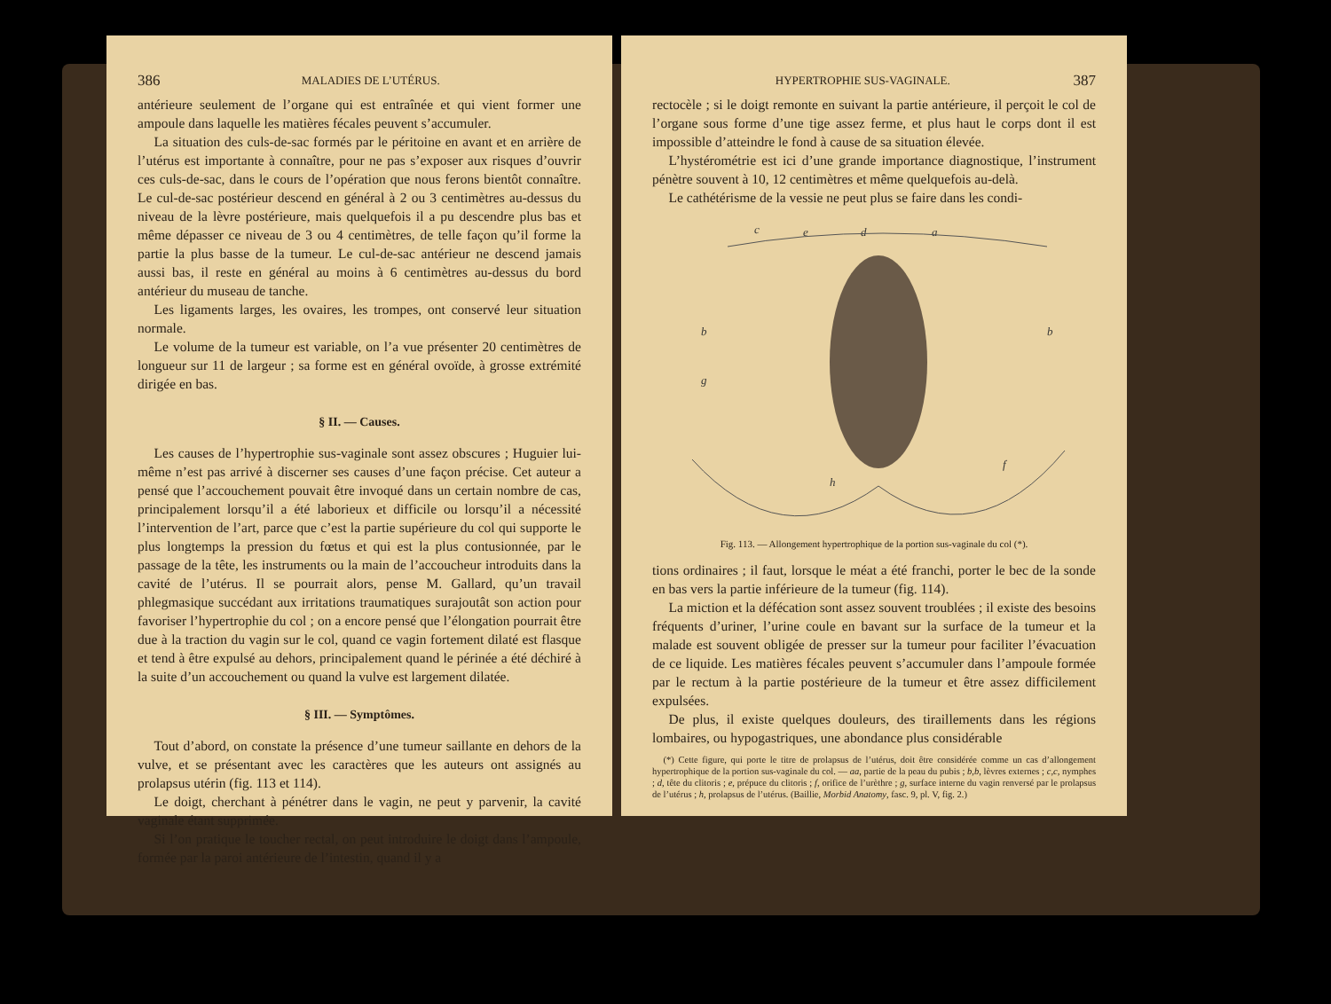386 MALADIES DE L’UTÉRUS.
antérieure seulement de l’organe qui est entraînée et qui vient former une ampoule dans laquelle les matières fécales peuvent s’accumuler.
La situation des culs-de-sac formés par le péritoine en avant et en arrière de l’utérus est importante à connaître, pour ne pas s’exposer aux risques d’ouvrir ces culs-de-sac, dans le cours de l’opération que nous ferons bientôt connaître. Le cul-de-sac postérieur descend en général à 2 ou 3 centimètres au-dessus du niveau de la lèvre postérieure, mais quelquefois il a pu descendre plus bas et même dépasser ce niveau de 3 ou 4 centimètres, de telle façon qu’il forme la partie la plus basse de la tumeur. Le cul-de-sac antérieur ne descend jamais aussi bas, il reste en général au moins à 6 centimètres au-dessus du bord antérieur du museau de tanche.
Les ligaments larges, les ovaires, les trompes, ont conservé leur situation normale.
Le volume de la tumeur est variable, on l’a vue présenter 20 centimètres de longueur sur 11 de largeur ; sa forme est en général ovoïde, à grosse extrémité dirigée en bas.
§ II. — Causes.
Les causes de l’hypertrophie sus-vaginale sont assez obscures ; Huguier lui-même n’est pas arrivé à discerner ses causes d’une façon précise. Cet auteur a pensé que l’accouchement pouvait être invoqué dans un certain nombre de cas, principalement lorsqu’il a été laborieux et difficile ou lorsqu’il a nécessité l’intervention de l’art, parce que c’est la partie supérieure du col qui supporte le plus longtemps la pression du fœtus et qui est la plus contusionnée, par le passage de la tête, les instruments ou la main de l’accoucheur introduits dans la cavité de l’utérus. Il se pourrait alors, pense M. Gallard, qu’un travail phlegmasique succédant aux irritations traumatiques surajoutât son action pour favoriser l’hypertrophie du col ; on a encore pensé que l’élongation pourrait être due à la traction du vagin sur le col, quand ce vagin fortement dilaté est flasque et tend à être expulsé au dehors, principalement quand le périnée a été déchiré à la suite d’un accouchement ou quand la vulve est largement dilatée.
§ III. — Symptômes.
Tout d’abord, on constate la présence d’une tumeur saillante en dehors de la vulve, et se présentant avec les caractères que les auteurs ont assignés au prolapsus utérin (fig. 113 et 114).
Le doigt, cherchant à pénétrer dans le vagin, ne peut y parvenir, la cavité vaginale étant supprimée.
Si l’on pratique le toucher rectal, on peut introduire le doigt dans l’ampoule, formée par la paroi antérieure de l’intestin, quand il y a
HYPERTROPHIE SUS-VAGINALE. 387
rectocèle ; si le doigt remonte en suivant la partie antérieure, il perçoit le col de l’organe sous forme d’une tige assez ferme, et plus haut le corps dont il est impossible d’atteindre le fond à cause de sa situation élevée.
L’hystérométrie est ici d’une grande importance diagnostique, l’instrument pénètre souvent à 10, 12 centimètres et même quelquefois au-delà.
Le cathétérisme de la vessie ne peut plus se faire dans les condi-
c
e
d
a
b
b
g
f
h
Fig. 113. — Allongement hypertrophique de la portion sus-vaginale du col (*).
tions ordinaires ; il faut, lorsque le méat a été franchi, porter le bec de la sonde en bas vers la partie inférieure de la tumeur (fig. 114).
La miction et la défécation sont assez souvent troublées ; il existe des besoins fréquents d’uriner, l’urine coule en bavant sur la surface de la tumeur et la malade est souvent obligée de presser sur la tumeur pour faciliter l’évacuation de ce liquide. Les matières fécales peuvent s’accumuler dans l’ampoule formée par le rectum à la partie postérieure de la tumeur et être assez difficilement expulsées.
De plus, il existe quelques douleurs, des tiraillements dans les régions lombaires, ou hypogastriques, une abondance plus considérable
(*) Cette figure, qui porte le titre de prolapsus de l’utérus, doit être considérée comme un cas d’allongement hypertrophique de la portion sus-vaginale du col. — aa, partie de la peau du pubis ; b,b, lèvres externes ; c,c, nymphes ; d, tête du clitoris ; e, prépuce du clitoris ; f, orifice de l’urèthre ; g, surface interne du vagin renversé par le prolapsus de l’utérus ; h, prolapsus de l’utérus. (Baillie, Morbid Anatomy, fasc. 9, pl. V, fig. 2.)